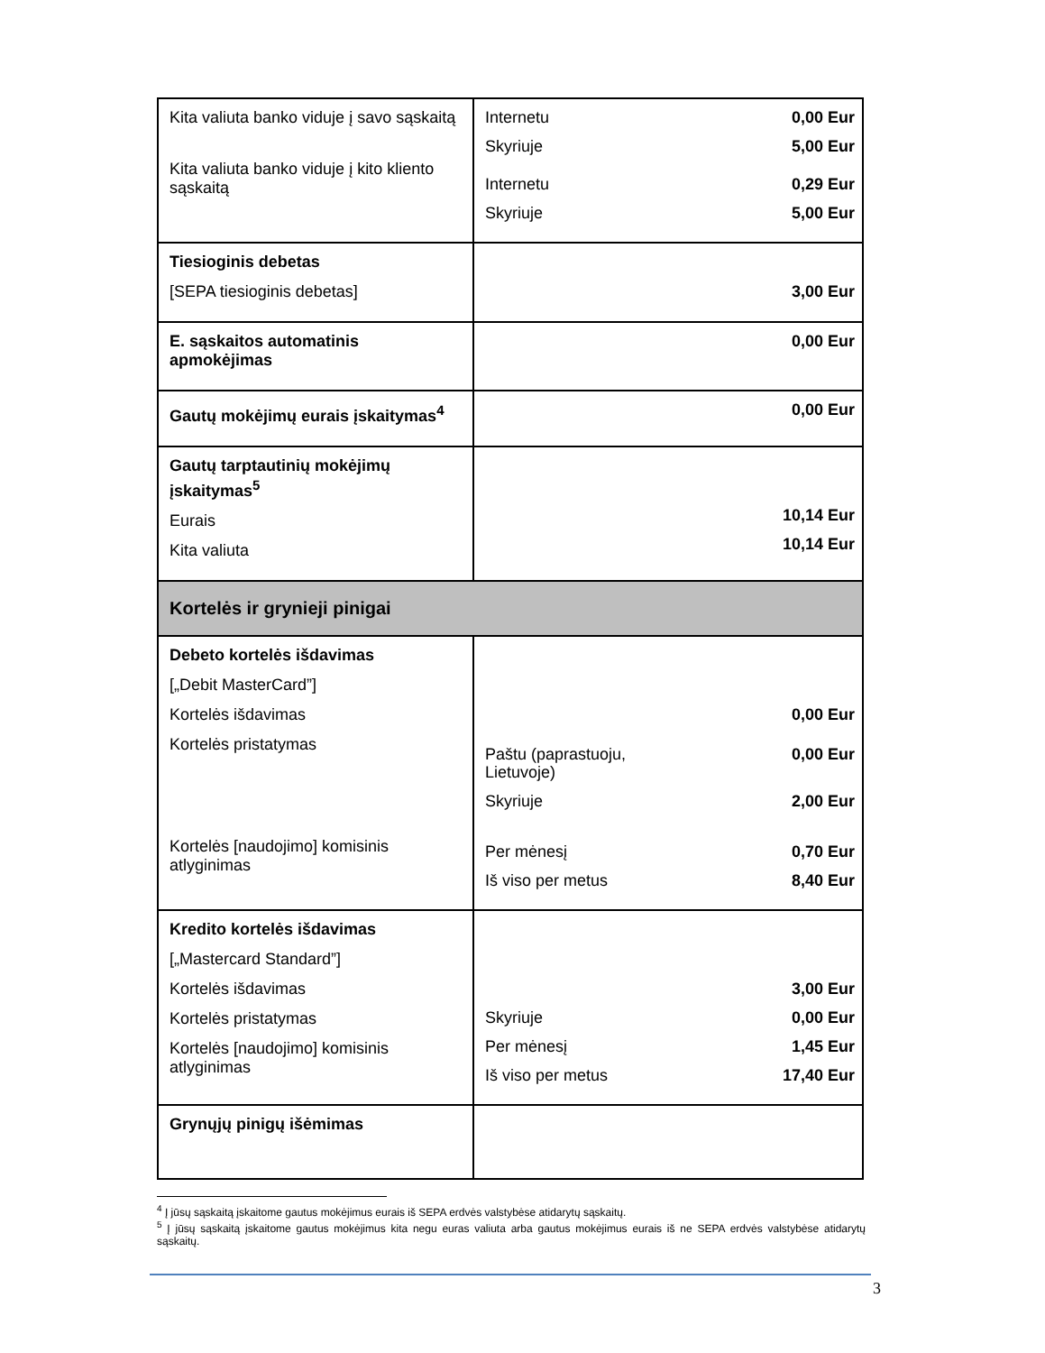| Kita valiuta banko viduje į savo sąskaitą Kita valiuta banko viduje į kito kliento sąskaitą | Internetu 0,00 Eur Skyriuje 5,00 Eur Internetu 0,29 Eur Skyriuje 5,00 Eur |
| Tiesioginis debetas [SEPA tiesioginis debetas] | 3,00 Eur |
| E. sąskaitos automatinis apmokėjimas | 0,00 Eur |
| Gautų mokėjimų eurais įskaitymas<sup>4</sup> | 0,00 Eur |
| Gautų tarptautinių mokėjimų įskaitymas<sup>5</sup> Eurais Kita valiuta | 10,14 Eur 10,14 Eur |
| Kortelės ir grynieji pinigai | |
| Debeto kortelės išdavimas [„Debit MasterCard”] Kortelės išdavimas Kortelės pristatymas Kortelės [naudojimo] komisinis atlyginimas | 0,00 Eur Paštu (paprastuoju, Lietuvoje) 0,00 Eur Skyriuje 2,00 Eur Per mėnesį 0,70 Eur Iš viso per metus 8,40 Eur |
| Kredito kortelės išdavimas [„Mastercard Standard”] Kortelės išdavimas Kortelės pristatymas Kortelės [naudojimo] komisinis atlyginimas | 3,00 Eur Skyriuje 0,00 Eur Per mėnesį 1,45 Eur Iš viso per metus 17,40 Eur |
| Grynųjų pinigų išėmimas | |
<sup>4</sup> Į jūsų sąskaitą įskaitome gautus mokėjimus eurais iš SEPA erdvės valstybėse atidarytų sąskaitų.
<sup>5</sup> Į jūsų sąskaitą įskaitome gautus mokėjimus kita negu euras valiuta arba gautus mokėjimus eurais iš ne SEPA erdvės valstybėse atidarytų sąskaitų.
3